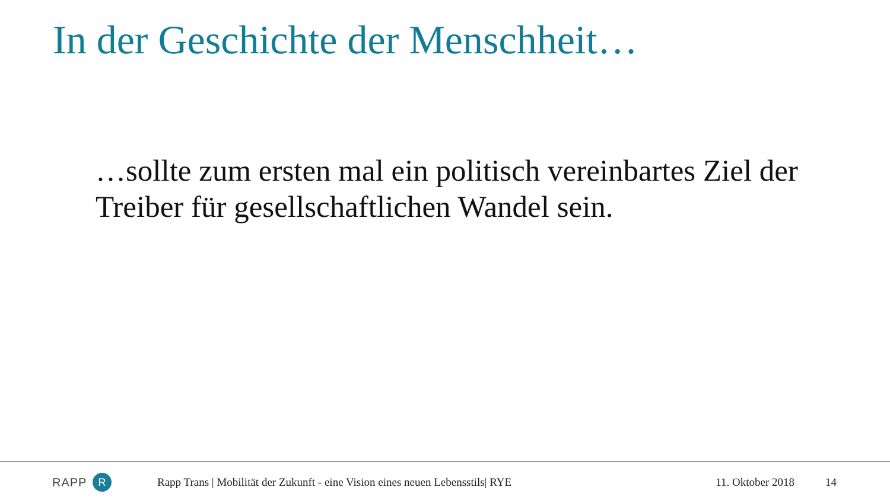In der Geschichte der Menschheit…
…sollte zum ersten mal ein politisch vereinbartes Ziel der Treiber für gesellschaftlichen Wandel sein.
RAPP R
Rapp Trans | Mobilität der Zukunft - eine Vision eines neuen Lebensstils| RYE
11. Oktober 2018 14